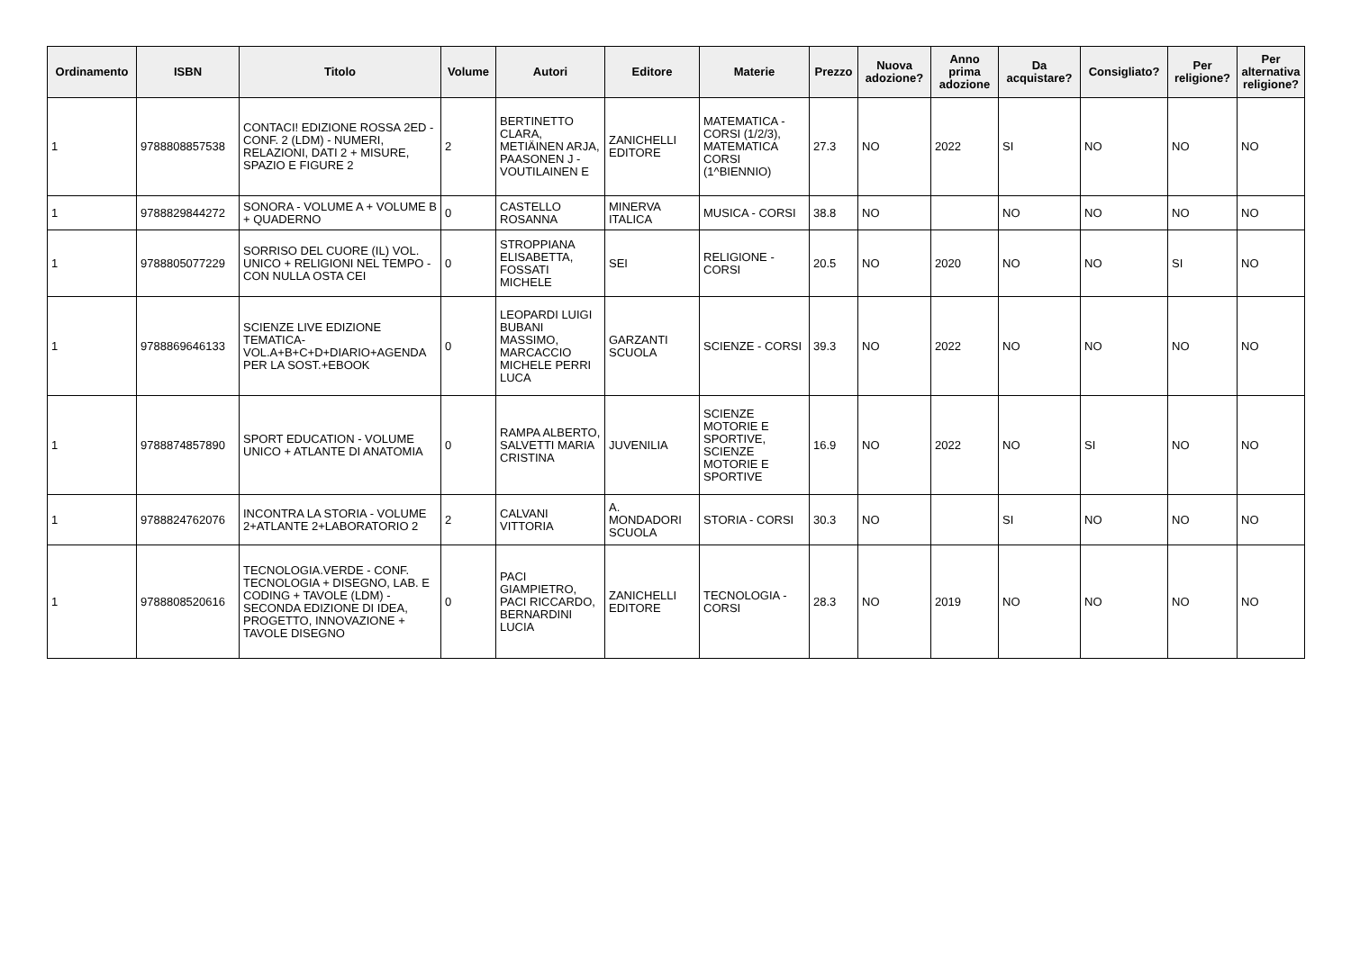| Ordinamento | ISBN | Titolo | Volume | Autori | Editore | Materie | Prezzo | Nuova adozione? | Anno prima adozione | Da acquistare? | Consigliato? | Per religione? | Per alternativa religione? |
| --- | --- | --- | --- | --- | --- | --- | --- | --- | --- | --- | --- | --- | --- |
| 1 | 9788808857538 | CONTACI! EDIZIONE ROSSA 2ED - CONF. 2 (LDM) - NUMERI, RELAZIONI, DATI 2 + MISURE, SPAZIO E FIGURE 2 | 2 | BERTINETTO CLARA, METIÄINEN ARJA, PAASONEN J - VOUTILAINEN E | ZANICHELLI EDITORE | MATEMATICA - CORSI (1/2/3), MATEMATICA CORSI (1^BIENNIO) | 27.3 | NO | 2022 | SI | NO | NO | NO |
| 1 | 9788829844272 | SONORA - VOLUME A + VOLUME B + QUADERNO | 0 | CASTELLO ROSANNA | MINERVA ITALICA | MUSICA - CORSI | 38.8 | NO | | NO | NO | NO | NO |
| 1 | 9788805077229 | SORRISO DEL CUORE (IL) VOL. UNICO + RELIGIONI NEL TEMPO - CON NULLA OSTA CEI | 0 | STROPPIANA ELISABETTA, FOSSATI MICHELE | SEI | RELIGIONE - CORSI | 20.5 | NO | 2020 | NO | NO | SI | NO |
| 1 | 9788869646133 | SCIENZE LIVE EDIZIONE TEMATICA-VOL.A+B+C+D+DIARIO+AGENDA PER LA SOST.+EBOOK | 0 | LEOPARDI LUIGI BUBANI MASSIMO, MARCACCIO MICHELE PERRI LUCA | GARZANTI SCUOLA | SCIENZE - CORSI | 39.3 | NO | 2022 | NO | NO | NO | NO |
| 1 | 9788874857890 | SPORT EDUCATION - VOLUME UNICO + ATLANTE DI ANATOMIA | 0 | RAMPA ALBERTO, SALVETTI MARIA CRISTINA | JUVENILIA | SCIENZE MOTORIE E SPORTIVE, SCIENZE MOTORIE E SPORTIVE | 16.9 | NO | 2022 | NO | SI | NO | NO |
| 1 | 9788824762076 | INCONTRA LA STORIA - VOLUME 2+ATLANTE 2+LABORATORIO 2 | 2 | CALVANI VITTORIA | A. MONDADORI SCUOLA | STORIA - CORSI | 30.3 | NO | | SI | NO | NO | NO |
| 1 | 9788808520616 | TECNOLOGIA.VERDE - CONF. TECNOLOGIA + DISEGNO, LAB. E CODING + TAVOLE (LDM) - SECONDA EDIZIONE DI IDEA, PROGETTO, INNOVAZIONE + TAVOLE DISEGNO | 0 | PACI GIAMPIETRO, PACI RICCARDO, BERNARDINI LUCIA | ZANICHELLI EDITORE | TECNOLOGIA - CORSI | 28.3 | NO | 2019 | NO | NO | NO | NO |